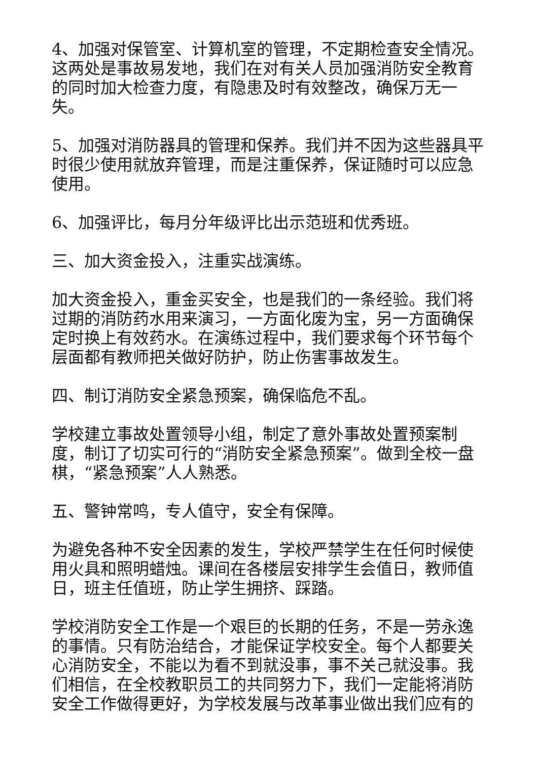4、加强对保管室、计算机室的管理，不定期检查安全情况。这两处是事故易发地，我们在对有关人员加强消防安全教育的同时加大检查力度，有隐患及时有效整改，确保万无一失。
5、加强对消防器具的管理和保养。我们并不因为这些器具平时很少使用就放弃管理，而是注重保养，保证随时可以应急使用。
6、加强评比，每月分年级评比出示范班和优秀班。
三、加大资金投入，注重实战演练。
加大资金投入，重金买安全，也是我们的一条经验。我们将过期的消防药水用来演习，一方面化废为宝，另一方面确保定时换上有效药水。在演练过程中，我们要求每个环节每个层面都有教师把关做好防护，防止伤害事故发生。
四、制订消防安全紧急预案，确保临危不乱。
学校建立事故处置领导小组，制定了意外事故处置预案制度，制订了切实可行的“消防安全紧急预案”。做到全校一盘棋，“紧急预案”人人熟悉。
五、警钟常鸣，专人值守，安全有保障。
为避免各种不安全因素的发生，学校严禁学生在任何时候使用火具和照明蜡烛。课间在各楼层安排学生会值日，教师值日，班主任值班，防止学生拥挤、踩踏。
学校消防安全工作是一个艰巨的长期的任务，不是一劳永逸的事情。只有防治结合，才能保证学校安全。每个人都要关心消防安全，不能以为看不到就没事，事不关己就没事。我们相信，在全校教职员工的共同努力下，我们一定能将消防安全工作做得更好，为学校发展与改革事业做出我们应有的